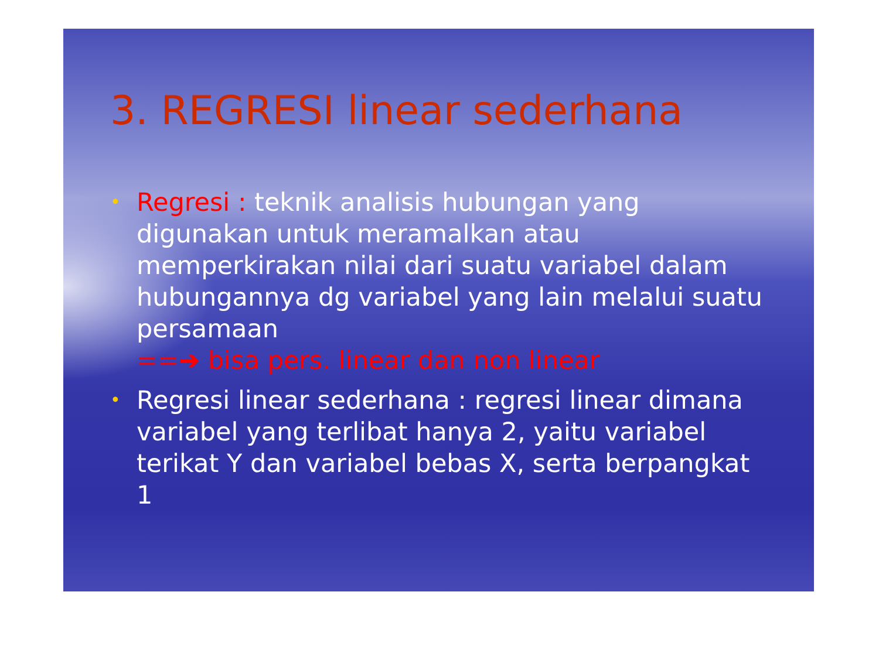3. REGRESI linear sederhana
• Regresi : teknik analisis hubungan yang digunakan untuk meramalkan atau memperkirakan nilai dari suatu variabel dalam hubungannya dg variabel yang lain melalui suatu persamaan
==➔ bisa pers. linear dan non linear
• Regresi linear sederhana : regresi linear dimana variabel yang terlibat hanya 2, yaitu variabel terikat Y dan variabel bebas X, serta berpangkat 1